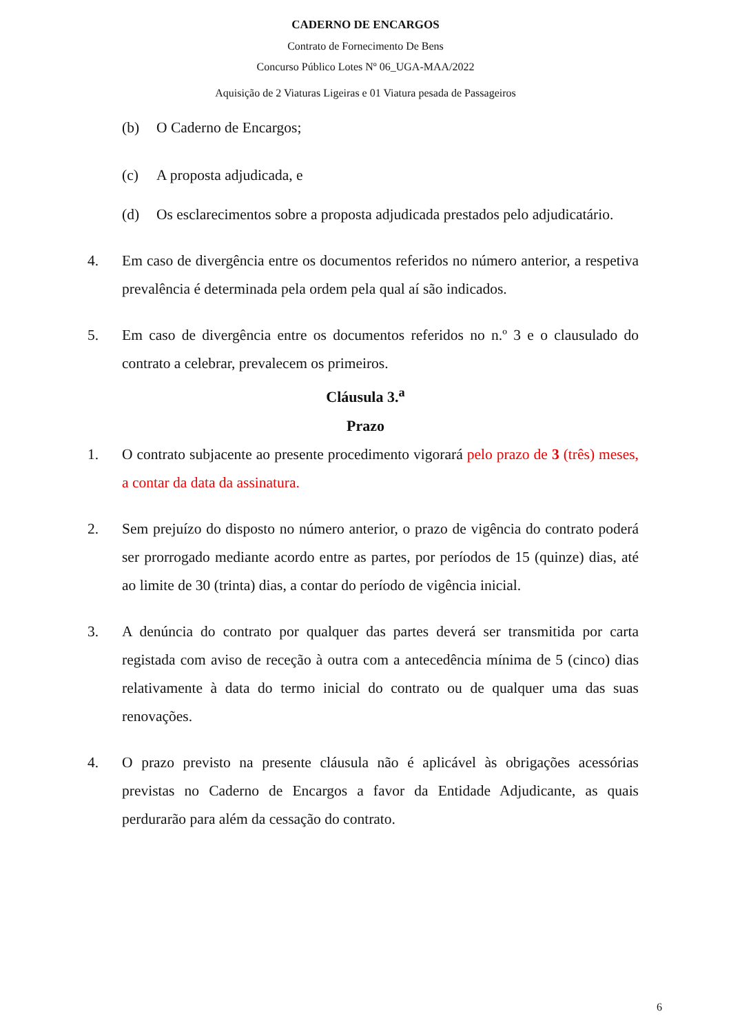CADERNO DE ENCARGOS
Contrato de Fornecimento De Bens
Concurso Público Lotes Nº 06_UGA-MAA/2022
Aquisição de 2 Viaturas Ligeiras e 01 Viatura pesada de Passageiros
(b) O Caderno de Encargos;
(c) A proposta adjudicada, e
(d) Os esclarecimentos sobre a proposta adjudicada prestados pelo adjudicatário.
4. Em caso de divergência entre os documentos referidos no número anterior, a respetiva prevalência é determinada pela ordem pela qual aí são indicados.
5. Em caso de divergência entre os documentos referidos no n.º 3 e o clausulado do contrato a celebrar, prevalecem os primeiros.
Cláusula 3.<sup>a</sup>
Prazo
1. O contrato subjacente ao presente procedimento vigorará pelo prazo de 3 (três) meses, a contar da data da assinatura.
2. Sem prejuízo do disposto no número anterior, o prazo de vigência do contrato poderá ser prorrogado mediante acordo entre as partes, por períodos de 15 (quinze) dias, até ao limite de 30 (trinta) dias, a contar do período de vigência inicial.
3. A denúncia do contrato por qualquer das partes deverá ser transmitida por carta registada com aviso de receção à outra com a antecedência mínima de 5 (cinco) dias relativamente à data do termo inicial do contrato ou de qualquer uma das suas renovações.
4. O prazo previsto na presente cláusula não é aplicável às obrigações acessórias previstas no Caderno de Encargos a favor da Entidade Adjudicante, as quais perdurarão para além da cessação do contrato.
6